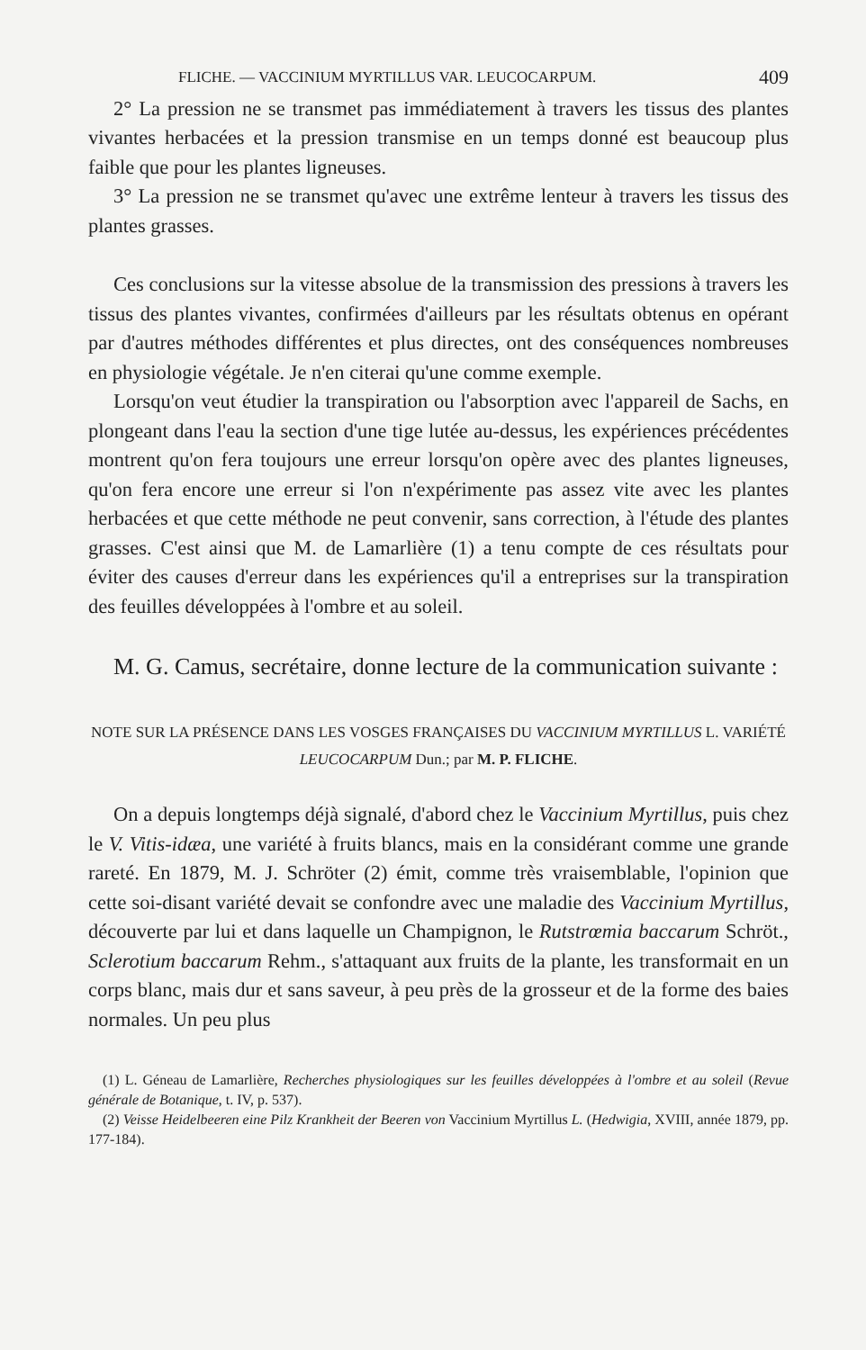FLICHE. — VACCINIUM MYRTILLUS VAR. LEUCOCARPUM. 409
2° La pression ne se transmet pas immédiatement à travers les tissus des plantes vivantes herbacées et la pression transmise en un temps donné est beaucoup plus faible que pour les plantes ligneuses.
3° La pression ne se transmet qu'avec une extrême lenteur à travers les tissus des plantes grasses.
Ces conclusions sur la vitesse absolue de la transmission des pressions à travers les tissus des plantes vivantes, confirmées d'ailleurs par les résultats obtenus en opérant par d'autres méthodes différentes et plus directes, ont des conséquences nombreuses en physiologie végétale. Je n'en citerai qu'une comme exemple.
Lorsqu'on veut étudier la transpiration ou l'absorption avec l'appareil de Sachs, en plongeant dans l'eau la section d'une tige lutée au-dessus, les expériences précédentes montrent qu'on fera toujours une erreur lorsqu'on opère avec des plantes ligneuses, qu'on fera encore une erreur si l'on n'expérimente pas assez vite avec les plantes herbacées et que cette méthode ne peut convenir, sans correction, à l'étude des plantes grasses. C'est ainsi que M. de Lamarlière (1) a tenu compte de ces résultats pour éviter des causes d'erreur dans les expériences qu'il a entreprises sur la transpiration des feuilles développées à l'ombre et au soleil.
M. G. Camus, secrétaire, donne lecture de la communication suivante :
NOTE SUR LA PRÉSENCE DANS LES VOSGES FRANÇAISES DU VACCINIUM MYRTILLUS L. VARIÉTÉ LEUCOCARPUM Dun.; par M. P. FLICHE.
On a depuis longtemps déjà signalé, d'abord chez le Vaccinium Myrtillus, puis chez le V. Vitis-idæa, une variété à fruits blancs, mais en la considérant comme une grande rareté. En 1879, M. J. Schröter (2) émit, comme très vraisemblable, l'opinion que cette soi-disant variété devait se confondre avec une maladie des Vaccinium Myrtillus, découverte par lui et dans laquelle un Champignon, le Rutstrœmia baccarum Schröt., Sclerotium baccarum Rehm., s'attaquant aux fruits de la plante, les transformait en un corps blanc, mais dur et sans saveur, à peu près de la grosseur et de la forme des baies normales. Un peu plus
(1) L. Géneau de Lamarlière, Recherches physiologiques sur les feuilles développées à l'ombre et au soleil (Revue générale de Botanique, t. IV, p. 537).
(2) Veisse Heidelbeeren eine Pilz Krankheit der Beeren von Vaccinium Myrtillus L. (Hedwigia, XVIII, année 1879, pp. 177-184).